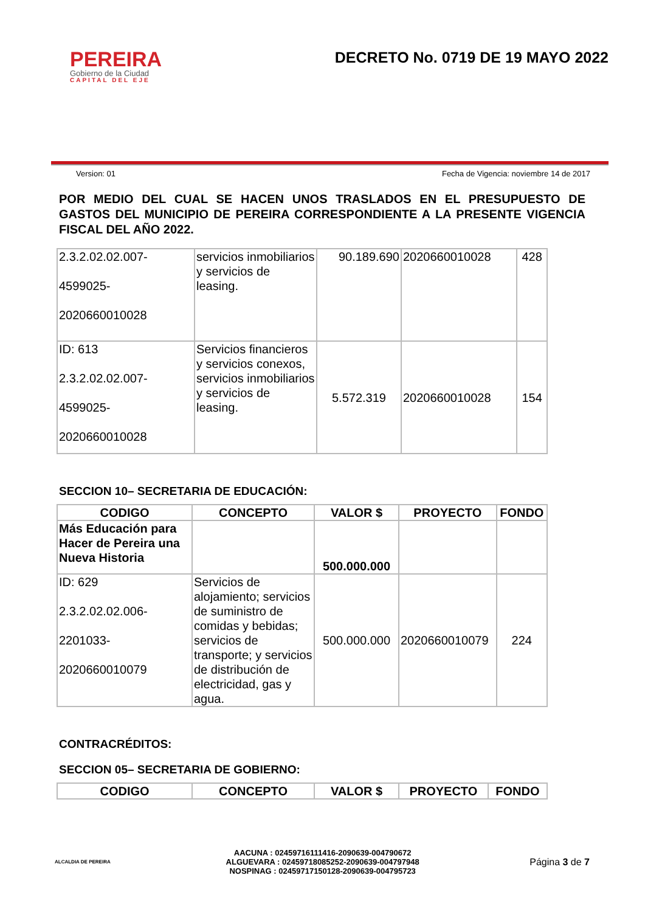PEREIRA
Gobierno de la Ciudad
CAPITAL DEL EJE
DECRETO No. 0719 DE 19 MAYO 2022
Version: 01 Fecha de Vigencia: noviembre 14 de 2017
POR MEDIO DEL CUAL SE HACEN UNOS TRASLADOS EN EL PRESUPUESTO DE GASTOS DEL MUNICIPIO DE PEREIRA CORRESPONDIENTE A LA PRESENTE VIGENCIA FISCAL DEL AÑO 2022.
| 2.3.2.02.02.007- 4599025- 2020660010028 | servicios inmobiliarios y servicios de leasing. | 90.189.690 | 2020660010028 | 428 |
| ID: 613 2.3.2.02.02.007- 4599025- 2020660010028 | Servicios financieros y servicios conexos, servicios inmobiliarios y servicios de leasing. | 5.572.319 | 2020660010028 | 154 |
SECCION 10– SECRETARIA DE EDUCACIÓN:
| CODIGO | CONCEPTO | VALOR $ | PROYECTO | FONDO |
| --- | --- | --- | --- | --- |
| Más Educación para Hacer de Pereira una Nueva Historia | | 500.000.000 | | |
| ID: 629 2.3.2.02.02.006- 2201033- 2020660010079 | Servicios de alojamiento; servicios de suministro de comidas y bebidas; servicios de transporte; y servicios de distribución de electricidad, gas y agua. | 500.000.000 | 2020660010079 | 224 |
CONTRACRÉDITOS:
SECCION 05– SECRETARIA DE GOBIERNO:
| CODIGO | CONCEPTO | VALOR $ | PROYECTO | FONDO |
| --- | --- | --- | --- | --- |
ALCALDIA DE PEREIRA
AACUNA : 02459716111416-2090639-004790672
ALGUEVARA : 02459718085252-2090639-004797948
NOSPINAG : 02459717150128-2090639-004795723
Página 3 de 7